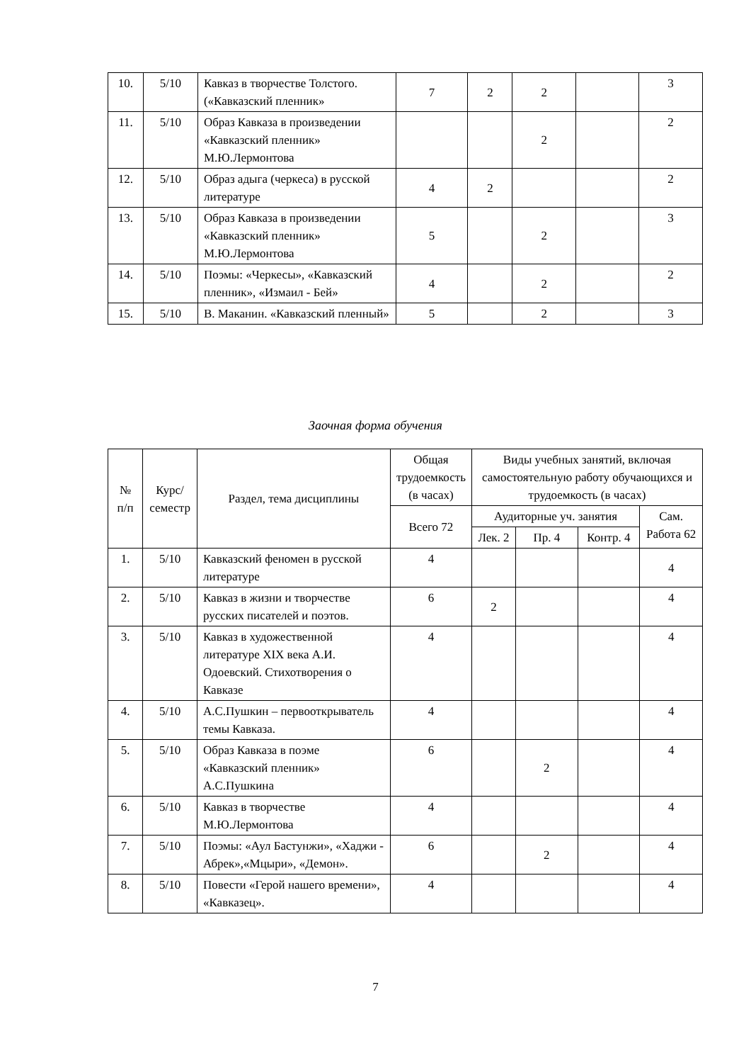| 10. | 5/10 | Кавказ в творчестве Толстого. («Кавказский пленник» | 7 | 2 | 2 | | 3 |
| 11. | 5/10 | Образ Кавказа в произведении «Кавказский пленник» М.Ю.Лермонтова | | | 2 | | 2 |
| 12. | 5/10 | Образ адыга (черкеса) в русской литературе | 4 | 2 | | | 2 |
| 13. | 5/10 | Образ Кавказа в произведении «Кавказский пленник» М.Ю.Лермонтова | 5 | | 2 | | 3 |
| 14. | 5/10 | Поэмы: «Черкесы», «Кавказский пленник», «Измаил - Бей» | 4 | | 2 | | 2 |
| 15. | 5/10 | В. Маканин. «Кавказский пленный» | 5 | | 2 | | 3 |
Заочная форма обучения
| № п/п | Курс/ семестр | Раздел, тема дисциплины | Общая трудоемкость (в часах) | Виды учебных занятий, включая самостоятельную работу обучающихся и трудоемкость (в часах) | | | |
| --- | --- | --- | --- | --- | --- | --- | --- |
| | | | Всего 72 | Аудиторные уч. занятия | | | Сам. Работа 62 |
| | | | | Лек. 2 | Пр. 4 | Контр. 4 | |
| 1. | 5/10 | Кавказский феномен в русской литературе | 4 | | | | 4 |
| 2. | 5/10 | Кавказ в жизни и творчестве русских писателей и поэтов. | 6 | 2 | | | 4 |
| 3. | 5/10 | Кавказ в художественной литературе XIX века А.И. Одоевский. Стихотворения о Кавказе | 4 | | | | 4 |
| 4. | 5/10 | А.С.Пушкин – первооткрыватель темы Кавказа. | 4 | | | | 4 |
| 5. | 5/10 | Образ Кавказа в поэме «Кавказский пленник» А.С.Пушкина | 6 | | 2 | | 4 |
| 6. | 5/10 | Кавказ в творчестве М.Ю.Лермонтова | 4 | | | | 4 |
| 7. | 5/10 | Поэмы: «Аул Бастунжи», «Хаджи - Абрек»,«Мцыри», «Демон». | 6 | | 2 | | 4 |
| 8. | 5/10 | Повести «Герой нашего времени», «Кавказец». | 4 | | | | 4 |
7